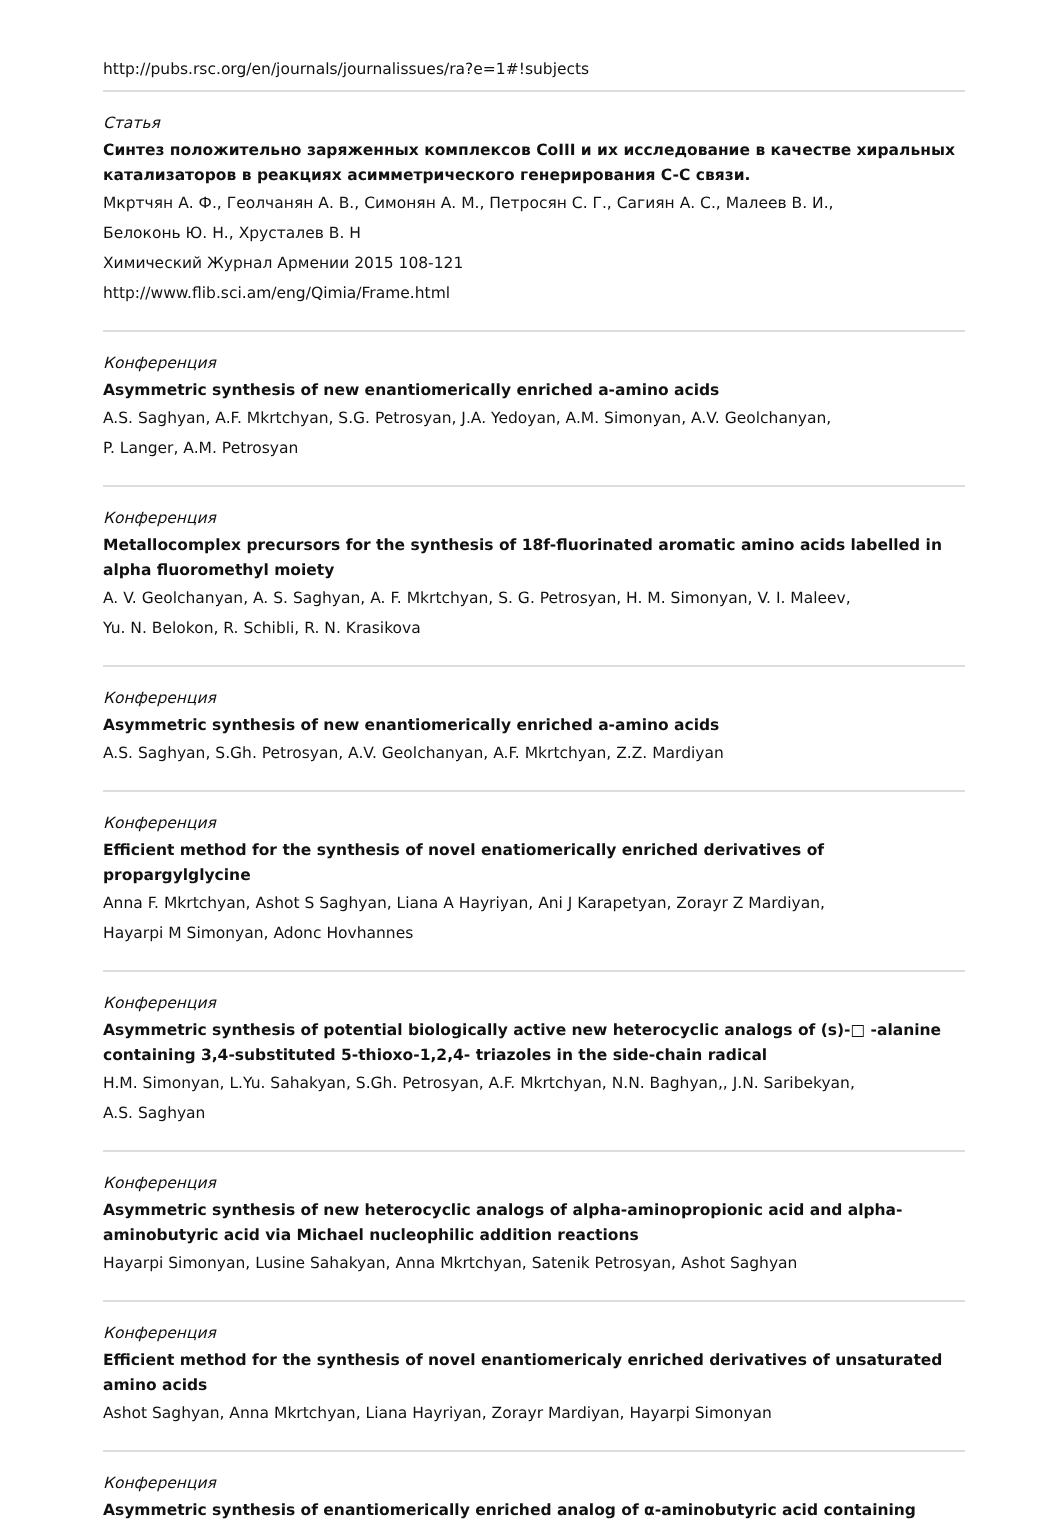http://pubs.rsc.org/en/journals/journalissues/ra?e=1#!subjects
Статья
Синтез положительно заряженных комплексов CoIII и их исследование в качестве хиральных катализаторов в реакциях асимметрического генерирования C-C связи.
Мкртчян А. Ф., Геолчанян А. В., Симонян А. М., Петросян С. Г., Сагиян А. С., Малеев В. И.,
Белоконь Ю. Н., Хрусталев В. Н
Химический Журнал Армении 2015 108-121
http://www.flib.sci.am/eng/Qimia/Frame.html
Конференция
Asymmetric synthesis of new enantiomerically enriched a-amino acids
A.S. Saghyan, A.F. Mkrtchyan, S.G. Petrosyan, J.A. Yedoyan, A.M. Simonyan, A.V. Geolchanyan,
P. Langer, A.M. Petrosyan
Конференция
Metallocomplex precursors for the synthesis of 18f-fluorinated aromatic amino acids labelled in alpha fluoromethyl moiety
A. V. Geolchanyan, A. S. Saghyan, A. F. Mkrtchyan, S. G. Petrosyan, H. M. Simonyan, V. I. Maleev,
Yu. N. Belokon, R. Schibli, R. N. Krasikova
Конференция
Asymmetric synthesis of new enantiomerically enriched a-amino acids
A.S. Saghyan, S.Gh. Petrosyan, A.V. Geolchanyan, A.F. Mkrtchyan, Z.Z. Mardiyan
Конференция
Efficient method for the synthesis of novel enatiomerically enriched derivatives of propargylglycine
Anna F. Mkrtchyan, Ashot S Saghyan, Liana A Hayriyan, Ani J Karapetyan, Zorayr Z Mardiyan,
Hayarpi M Simonyan, Adonc Hovhannes
Конференция
Asymmetric synthesis of potential biologically active new heterocyclic analogs of (s)-□ -alanine containing 3,4-substituted 5-thioxo-1,2,4- triazoles in the side-chain radical
H.M. Simonyan, L.Yu. Sahakyan, S.Gh. Petrosyan, A.F. Mkrtchyan, N.N. Baghyan,, J.N. Saribekyan,
A.S. Saghyan
Конференция
Asymmetric synthesis of new heterocyclic analogs of alpha-aminopropionic acid and alpha-aminobutyric acid via Michael nucleophilic addition reactions
Hayarpi Simonyan, Lusine Sahakyan, Anna Mkrtchyan, Satenik Petrosyan, Ashot Saghyan
Конференция
Efficient method for the synthesis of novel enantiomericaly enriched derivatives of unsaturated amino acids
Ashot Saghyan, Anna Mkrtchyan, Liana Hayriyan, Zorayr Mardiyan, Hayarpi Simonyan
Конференция
Asymmetric synthesis of enantiomerically enriched analog of α-aminobutyric acid containing